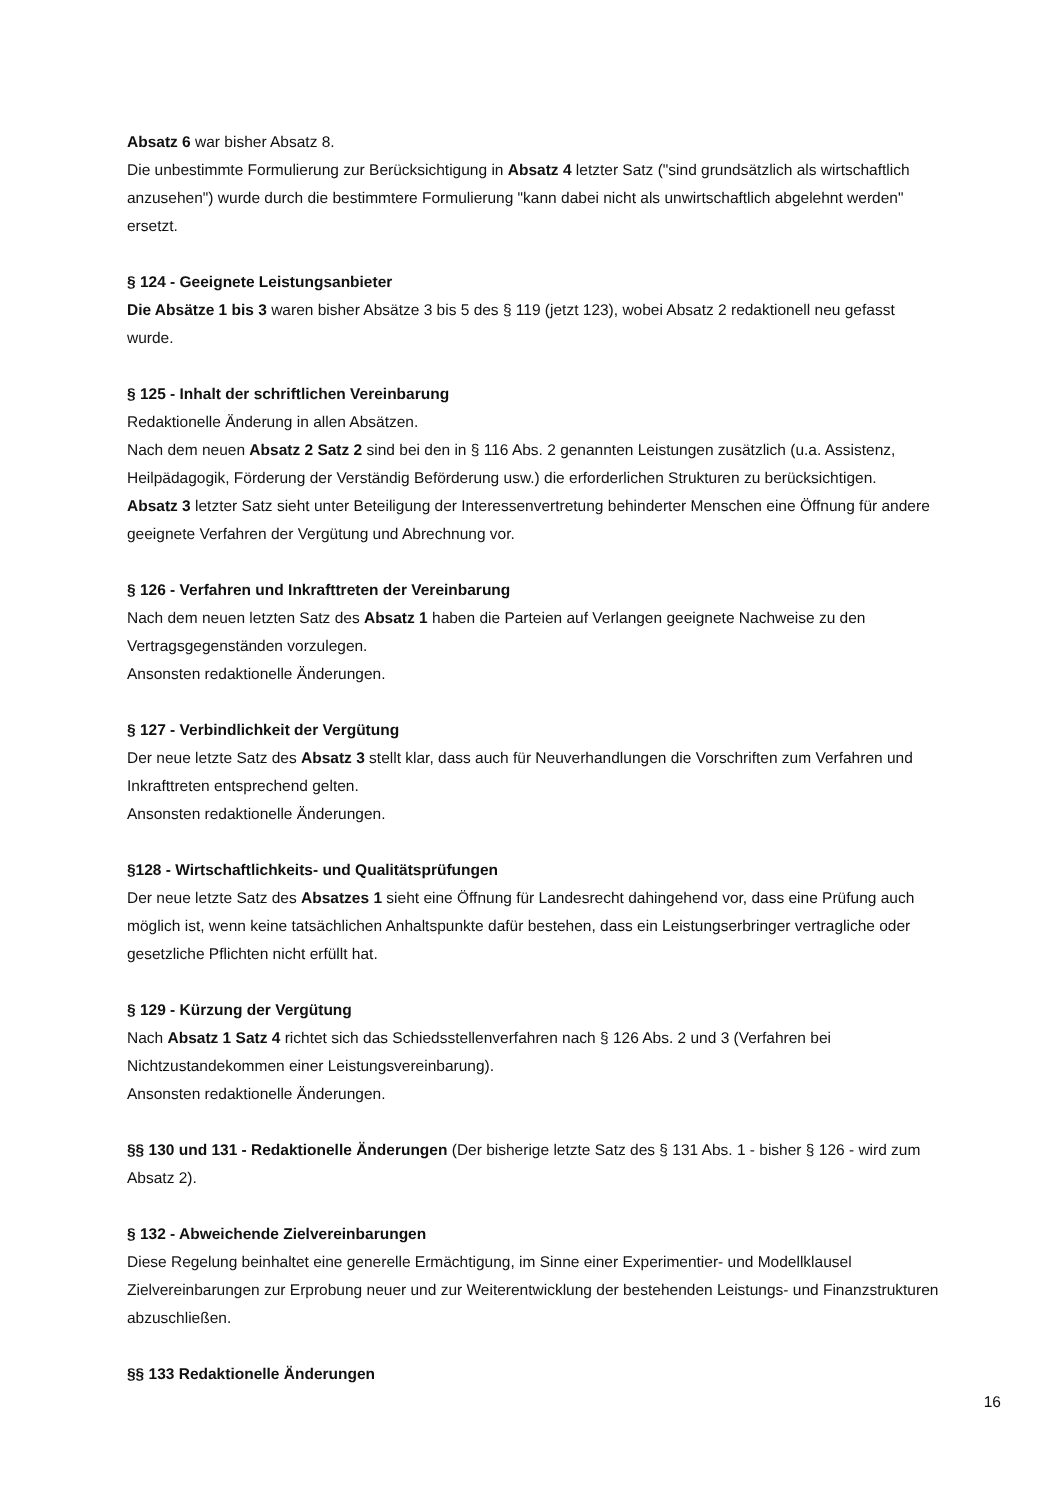Absatz 6 war bisher Absatz 8.
Die unbestimmte Formulierung zur Berücksichtigung in Absatz 4 letzter Satz ("sind grundsätzlich als wirtschaftlich anzusehen") wurde durch die bestimmtere Formulierung "kann dabei nicht als unwirtschaftlich abgelehnt werden" ersetzt.
§ 124 - Geeignete Leistungsanbieter
Die Absätze 1 bis 3 waren bisher Absätze 3 bis 5 des § 119 (jetzt 123), wobei Absatz 2 redaktionell neu gefasst wurde.
§ 125 - Inhalt der schriftlichen Vereinbarung
Redaktionelle Änderung in allen Absätzen.
Nach dem neuen Absatz 2 Satz 2 sind bei den in § 116 Abs. 2 genannten Leistungen zusätzlich (u.a. Assistenz, Heilpädagogik, Förderung der Verständig Beförderung usw.) die erforderlichen Strukturen zu berücksichtigen.
Absatz 3 letzter Satz sieht unter Beteiligung der Interessenvertretung behinderter Menschen eine Öffnung für andere geeignete Verfahren der Vergütung und Abrechnung vor.
§ 126 - Verfahren und Inkrafttreten der Vereinbarung
Nach dem neuen letzten Satz des Absatz 1 haben die Parteien auf Verlangen geeignete Nachweise zu den Vertragsgegenständen vorzulegen.
Ansonsten redaktionelle Änderungen.
§ 127 - Verbindlichkeit der Vergütung
Der neue letzte Satz des Absatz 3 stellt klar, dass auch für Neuverhandlungen die Vorschriften zum Verfahren und Inkrafttreten entsprechend gelten.
Ansonsten redaktionelle Änderungen.
§128 - Wirtschaftlichkeits- und Qualitätsprüfungen
Der neue letzte Satz des Absatzes 1 sieht eine Öffnung für Landesrecht dahingehend vor, dass eine Prüfung auch möglich ist, wenn keine tatsächlichen Anhaltspunkte dafür bestehen, dass ein Leistungserbringer vertragliche oder gesetzliche Pflichten nicht erfüllt hat.
§ 129 - Kürzung der Vergütung
Nach Absatz 1 Satz 4 richtet sich das Schiedsstellenverfahren nach § 126 Abs. 2 und 3 (Verfahren bei Nichtzustandekommen einer Leistungsvereinbarung).
Ansonsten redaktionelle Änderungen.
§§ 130 und 131 - Redaktionelle Änderungen (Der bisherige letzte Satz des § 131 Abs. 1 - bisher § 126 - wird zum Absatz 2).
§ 132 - Abweichende Zielvereinbarungen
Diese Regelung beinhaltet eine generelle Ermächtigung, im Sinne einer Experimentier- und Modellklausel Zielvereinbarungen zur Erprobung neuer und zur Weiterentwicklung der bestehenden Leistungs- und Finanzstrukturen abzuschließen.
§§ 133 Redaktionelle Änderungen
16